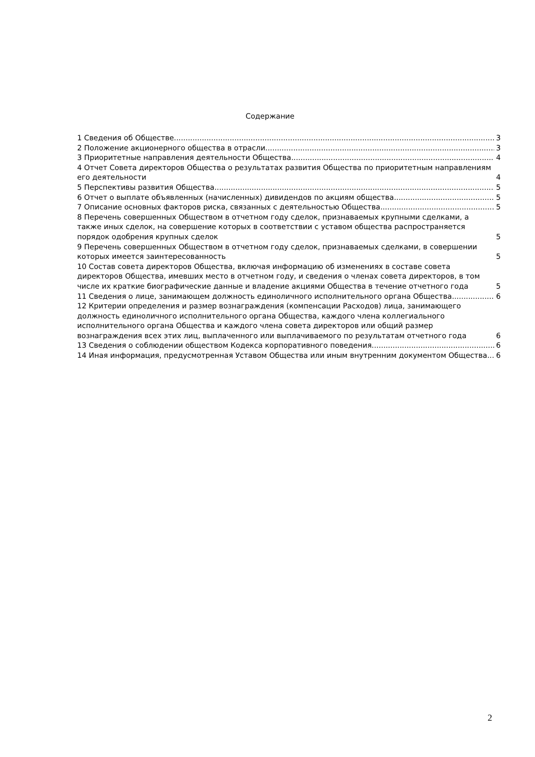Содержание
1 Сведения об Обществе 3
2 Положение акционерного общества в отрасли 3
3 Приоритетные направления деятельности Общества 4
4 Отчет Совета директоров Общества о результатах развития Общества по приоритетным направлениям его деятельности 4
5 Перспективы развития Общества 5
6 Отчет о выплате объявленных (начисленных) дивидендов по акциям общества 5
7 Описание основных факторов риска, связанных с деятельностью Общества 5
8 Перечень совершенных Обществом в отчетном году сделок, признаваемых крупными сделками, а также иных сделок, на совершение которых в соответствии с уставом общества распространяется порядок одобрения крупных сделок 5
9 Перечень совершенных Обществом в отчетном году сделок, признаваемых сделками, в совершении которых имеется заинтересованность 5
10 Состав совета директоров Общества, включая информацию об изменениях в составе совета директоров Общества, имевших место в отчетном году, и сведения о членах совета директоров, в том числе их краткие биографические данные и владение акциями Общества в течение отчетного года 5
11 Сведения о лице, занимающем должность единоличного исполнительного органа Общества 6
12 Критерии определения и размер вознаграждения (компенсации Расходов) лица, занимающего должность единоличного исполнительного органа Общества, каждого члена коллегиального исполнительного органа Общества и каждого члена совета директоров или общий размер вознаграждения всех этих лиц, выплаченного или выплачиваемого по результатам отчетного года 6
13 Сведения о соблюдении обществом Кодекса корпоративного поведения 6
14 Иная информация, предусмотренная Уставом Общества или иным внутренним документом Общества 6
2